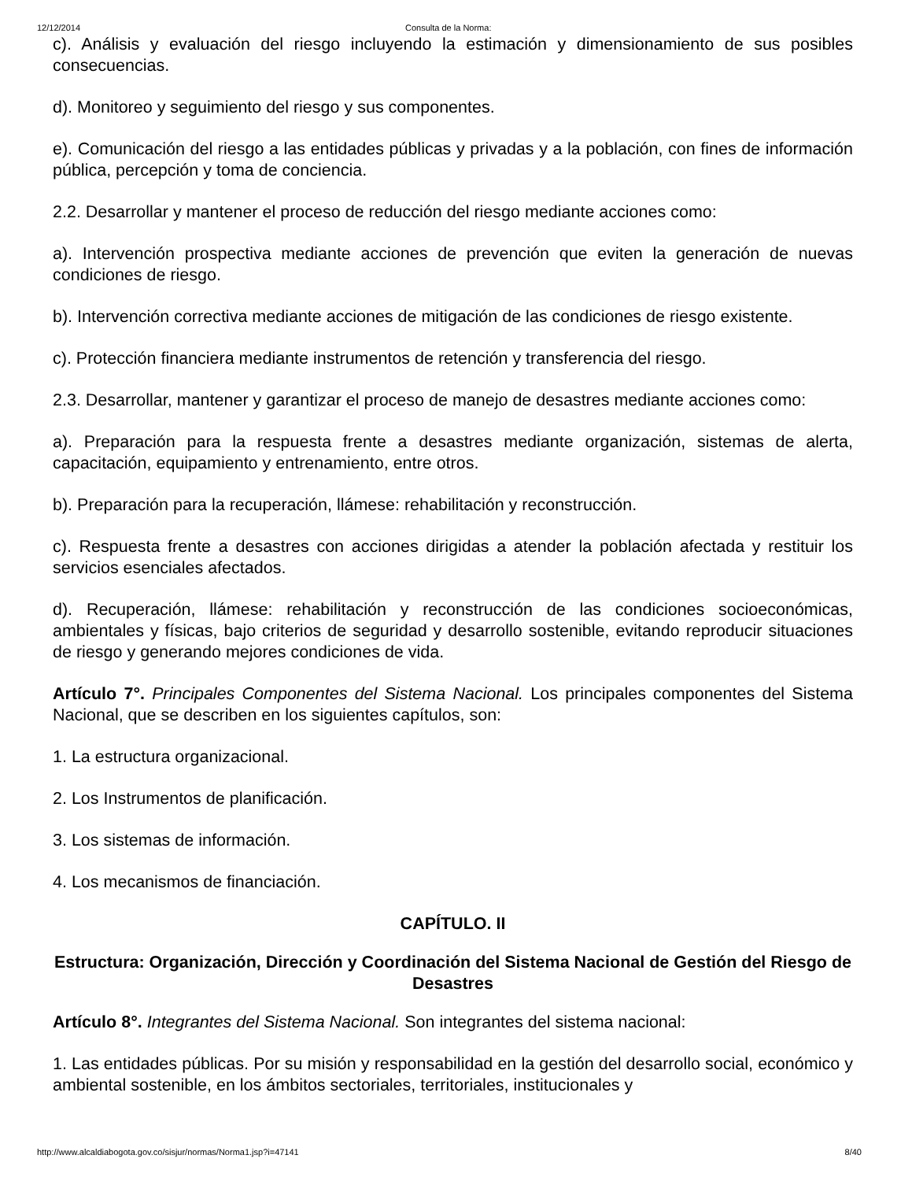12/12/2014 Consulta de la Norma:
c). Análisis y evaluación del riesgo incluyendo la estimación y dimensionamiento de sus posibles consecuencias.
d). Monitoreo y seguimiento del riesgo y sus componentes.
e). Comunicación del riesgo a las entidades públicas y privadas y a la población, con fines de información pública, percepción y toma de conciencia.
2.2. Desarrollar y mantener el proceso de reducción del riesgo mediante acciones como:
a). Intervención prospectiva mediante acciones de prevención que eviten la generación de nuevas condiciones de riesgo.
b). Intervención correctiva mediante acciones de mitigación de las condiciones de riesgo existente.
c). Protección financiera mediante instrumentos de retención y transferencia del riesgo.
2.3. Desarrollar, mantener y garantizar el proceso de manejo de desastres mediante acciones como:
a). Preparación para la respuesta frente a desastres mediante organización, sistemas de alerta, capacitación, equipamiento y entrenamiento, entre otros.
b). Preparación para la recuperación, llámese: rehabilitación y reconstrucción.
c). Respuesta frente a desastres con acciones dirigidas a atender la población afectada y restituir los servicios esenciales afectados.
d). Recuperación, llámese: rehabilitación y reconstrucción de las condiciones socioeconómicas, ambientales y físicas, bajo criterios de seguridad y desarrollo sostenible, evitando reproducir situaciones de riesgo y generando mejores condiciones de vida.
Artículo 7°. Principales Componentes del Sistema Nacional. Los principales componentes del Sistema Nacional, que se describen en los siguientes capítulos, son:
1. La estructura organizacional.
2. Los Instrumentos de planificación.
3. Los sistemas de información.
4. Los mecanismos de financiación.
CAPÍTULO. II
Estructura: Organización, Dirección y Coordinación del Sistema Nacional de Gestión del Riesgo de Desastres
Artículo 8°. Integrantes del Sistema Nacional. Son integrantes del sistema nacional:
1. Las entidades públicas. Por su misión y responsabilidad en la gestión del desarrollo social, económico y ambiental sostenible, en los ámbitos sectoriales, territoriales, institucionales y
http://www.alcaldiabogota.gov.co/sisjur/normas/Norma1.jsp?i=47141 8/40